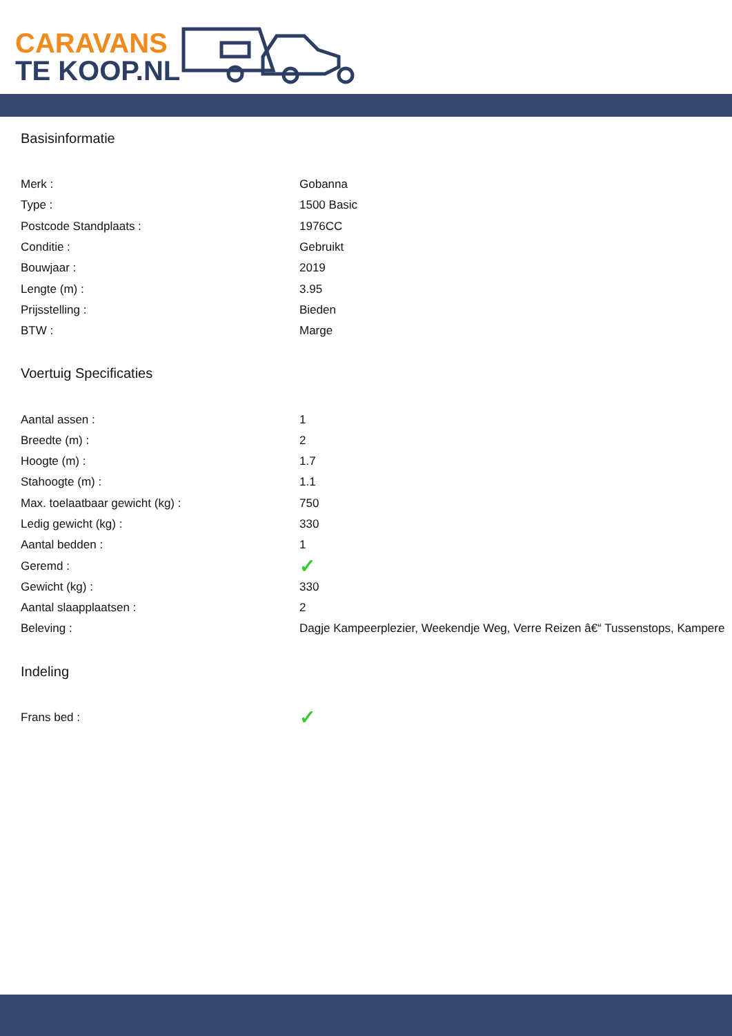CARAVANS
TE KOOP.NL
Basisinformatie
| Merk : | Gobanna |
| Type : | 1500 Basic |
| Postcode Standplaats : | 1976CC |
| Conditie : | Gebruikt |
| Bouwjaar : | 2019 |
| Lengte (m) : | 3.95 |
| Prijsstelling : | Bieden |
| BTW : | Marge |
Voertuig Specificaties
| Aantal assen : | 1 |
| Breedte (m) : | 2 |
| Hoogte (m) : | 1.7 |
| Stahoogte (m) : | 1.1 |
| Max. toelaatbaar gewicht (kg) : | 750 |
| Ledig gewicht (kg) : | 330 |
| Aantal bedden : | 1 |
| Geremd : | ✓ |
| Gewicht (kg) : | 330 |
| Aantal slaapplaatsen : | 2 |
| Beleving : | Dagje Kampeerplezier, Weekendje Weg, Verre Reizen â€“ Tussenstops, Kampere |
Indeling
| Frans bed : | ✓ |